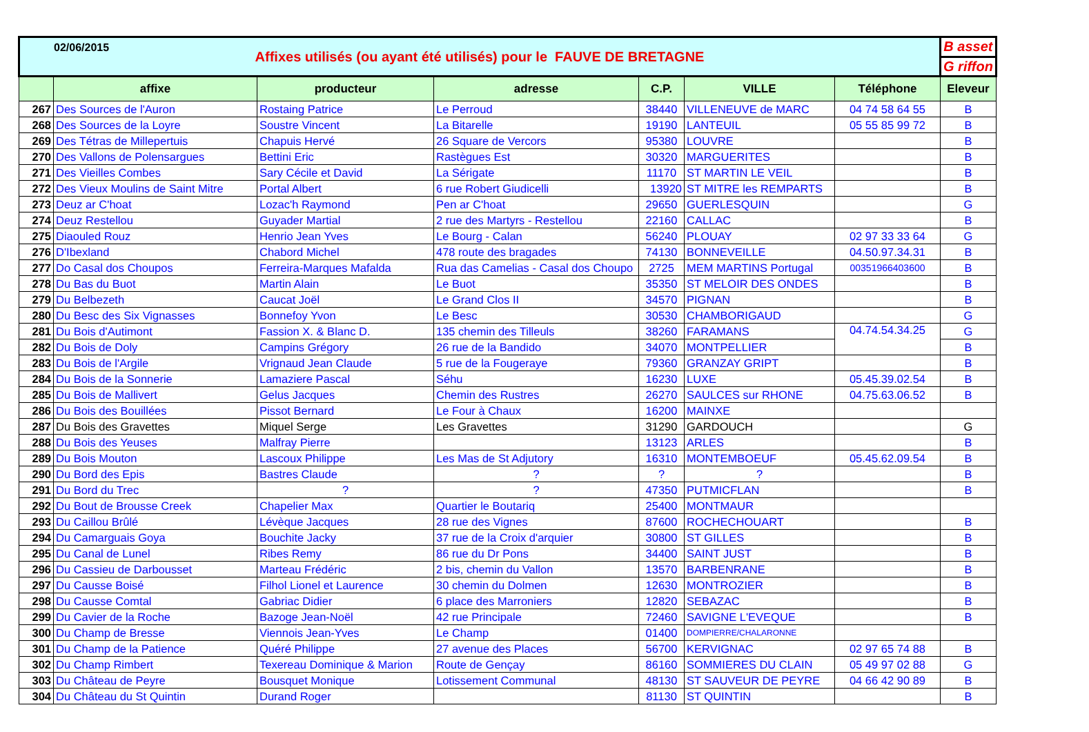02/06/2015
| Affixes utilisés (ou ayant été utilisés) pour le FAUVE DE BRETAGNE | | | | | | | B asset |
| | | | | | | | G riffon |
| | affixe | producteur | adresse | C.P. | VILLE | Téléphone | Eleveur |
| 267 | Des Sources de l'Auron | Rostaing Patrice | Le Perroud | 38440 | VILLENEUVE de MARC | 04 74 58 64 55 | B |
| 268 | Des Sources de la Loyre | Soustre Vincent | La Bitarelle | 19190 | LANTEUIL | 05 55 85 99 72 | B |
| 269 | Des Tétras de Millepertuis | Chapuis Hervé | 26 Square de Vercors | 95380 | LOUVRE | | B |
| 270 | Des Vallons de Polensargues | Bettini Eric | Rastègues Est | 30320 | MARGUERITES | | B |
| 271 | Des Vieilles Combes | Sary Cécile et David | La Sérigate | 11170 | ST MARTIN LE VEIL | | B |
| 272 | Des Vieux Moulins de Saint Mitre | Portal Albert | 6 rue Robert Giudicelli | 13920 | ST MITRE les REMPARTS | | B |
| 273 | Deuz ar C'hoat | Lozac'h Raymond | Pen ar C'hoat | 29650 | GUERLESQUIN | | G |
| 274 | Deuz Restellou | Guyader Martial | 2 rue des Martyrs - Restellou | 22160 | CALLAC | | B |
| 275 | Diaouled Rouz | Henrio Jean Yves | Le Bourg - Calan | 56240 | PLOUAY | 02 97 33 33 64 | G |
| 276 | D'Ibexland | Chabord Michel | 478 route des bragades | 74130 | BONNEVEILLE | 04.50.97.34.31 | B |
| 277 | Do Casal dos Choupos | Ferreira-Marques Mafalda | Rua das Camelias - Casal dos Choupo | 2725 | MEM MARTINS Portugal | 00351966403600 | B |
| 278 | Du Bas du Buot | Martin Alain | Le Buot | 35350 | ST MELOIR DES ONDES | | B |
| 279 | Du Belbezeth | Caucat Joël | Le Grand Clos II | 34570 | PIGNAN | | B |
| 280 | Du Besc des Six Vignasses | Bonnefoy Yvon | Le Besc | 30530 | CHAMBORIGAUD | | G |
| 281 | Du Bois d'Autimont | Fassion X. & Blanc D. | 135 chemin des Tilleuls | 38260 | FARAMANS | 04.74.54.34.25 | G |
| 282 | Du Bois de Doly | Campins Grégory | 26 rue de la Bandido | 34070 | MONTPELLIER | | B |
| 283 | Du Bois de l'Argile | Vrignaud Jean Claude | 5 rue de la Fougeraye | 79360 | GRANZAY GRIPT | | B |
| 284 | Du Bois de la Sonnerie | Lamaziere Pascal | Séhu | 16230 | LUXE | 05.45.39.02.54 | B |
| 285 | Du Bois de Mallivert | Gelus Jacques | Chemin des Rustres | 26270 | SAULCES sur RHONE | 04.75.63.06.52 | B |
| 286 | Du Bois des Bouillées | Pissot Bernard | Le Four à Chaux | 16200 | MAINXE | | |
| 287 | Du Bois des Gravettes | Miquel Serge | Les Gravettes | 31290 | GARDOUCH | | G |
| 288 | Du Bois des Yeuses | Malfray Pierre | | 13123 | ARLES | | B |
| 289 | Du Bois Mouton | Lascoux Philippe | Les Mas de St Adjutory | 16310 | MONTEMBOEUF | 05.45.62.09.54 | B |
| 290 | Du Bord des Epis | Bastres Claude | ? | ? | ? | | B |
| 291 | Du Bord du Trec | ? | ? | 47350 | PUTMICFLAN | | B |
| 292 | Du Bout de Brousse Creek | Chapelier Max | Quartier le Boutariq | 25400 | MONTMAUR | | |
| 293 | Du Caillou Brûlé | Lévèque Jacques | 28 rue des Vignes | 87600 | ROCHECHOUART | | B |
| 294 | Du Camarguais Goya | Bouchite Jacky | 37 rue de la Croix d'arquier | 30800 | ST GILLES | | B |
| 295 | Du Canal de Lunel | Ribes Remy | 86 rue du Dr Pons | 34400 | SAINT JUST | | B |
| 296 | Du Cassieu de Darbousset | Marteau Frédéric | 2 bis, chemin du Vallon | 13570 | BARBENRANE | | B |
| 297 | Du Causse Boisé | Filhol Lionel et Laurence | 30 chemin du Dolmen | 12630 | MONTROZIER | | B |
| 298 | Du Causse Comtal | Gabriac Didier | 6 place des Marroniers | 12820 | SEBAZAC | | B |
| 299 | Du Cavier de la Roche | Bazoge Jean-Noël | 42 rue Principale | 72460 | SAVIGNE L'EVEQUE | | B |
| 300 | Du Champ de Bresse | Viennois Jean-Yves | Le Champ | 01400 | DOMPIERRE/CHALARONNE | | |
| 301 | Du Champ de la Patience | Quéré Philippe | 27 avenue des Places | 56700 | KERVIGNAC | 02 97 65 74 88 | B |
| 302 | Du Champ Rimbert | Texereau Dominique & Marion | Route de Gençay | 86160 | SOMMIERES DU CLAIN | 05 49 97 02 88 | G |
| 303 | Du Château de Peyre | Bousquet Monique | Lotissement Communal | 48130 | ST SAUVEUR DE PEYRE | 04 66 42 90 89 | B |
| 304 | Du Château du St Quintin | Durand Roger | | 81130 | ST QUINTIN | | B |